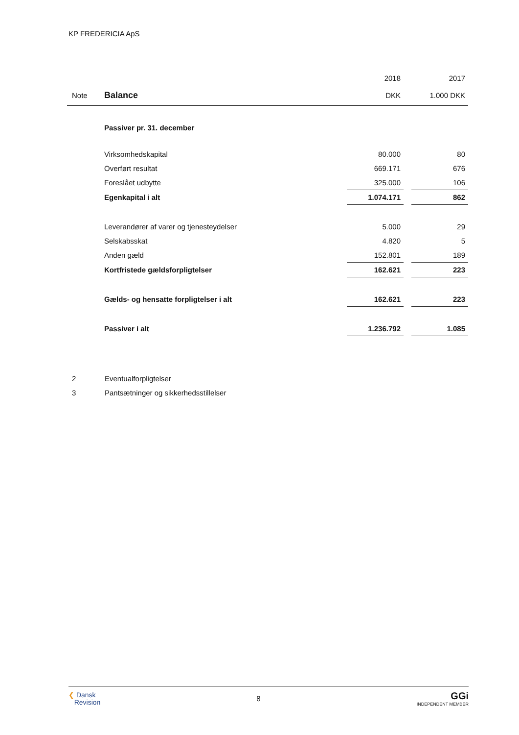KP FREDERICIA ApS
| | | 2018 | | 2017 |
| Note | Balance | DKK | | 1.000 DKK |
| | Passiver pr. 31. december | | | |
| | Virksomhedskapital | 80.000 | | 80 |
| | Overført resultat | 669.171 | | 676 |
| | Foreslået udbytte | 325.000 | | 106 |
| | Egenkapital i alt | 1.074.171 | | 862 |
| | Leverandører af varer og tjenesteydelser | 5.000 | | 29 |
| | Selskabsskat | 4.820 | | 5 |
| | Anden gæld | 152.801 | | 189 |
| | Kortfristede gældsforpligtelser | 162.621 | | 223 |
| | Gælds- og hensatte forpligtelser i alt | 162.621 | | 223 |
| | Passiver i alt | 1.236.792 | | 1.085 |
2 Eventualforpligtelser
3 Pantsætninger og sikkerhedsstillelser
❮ Dansk
Revision
8
GGi
INDEPENDENT MEMBER